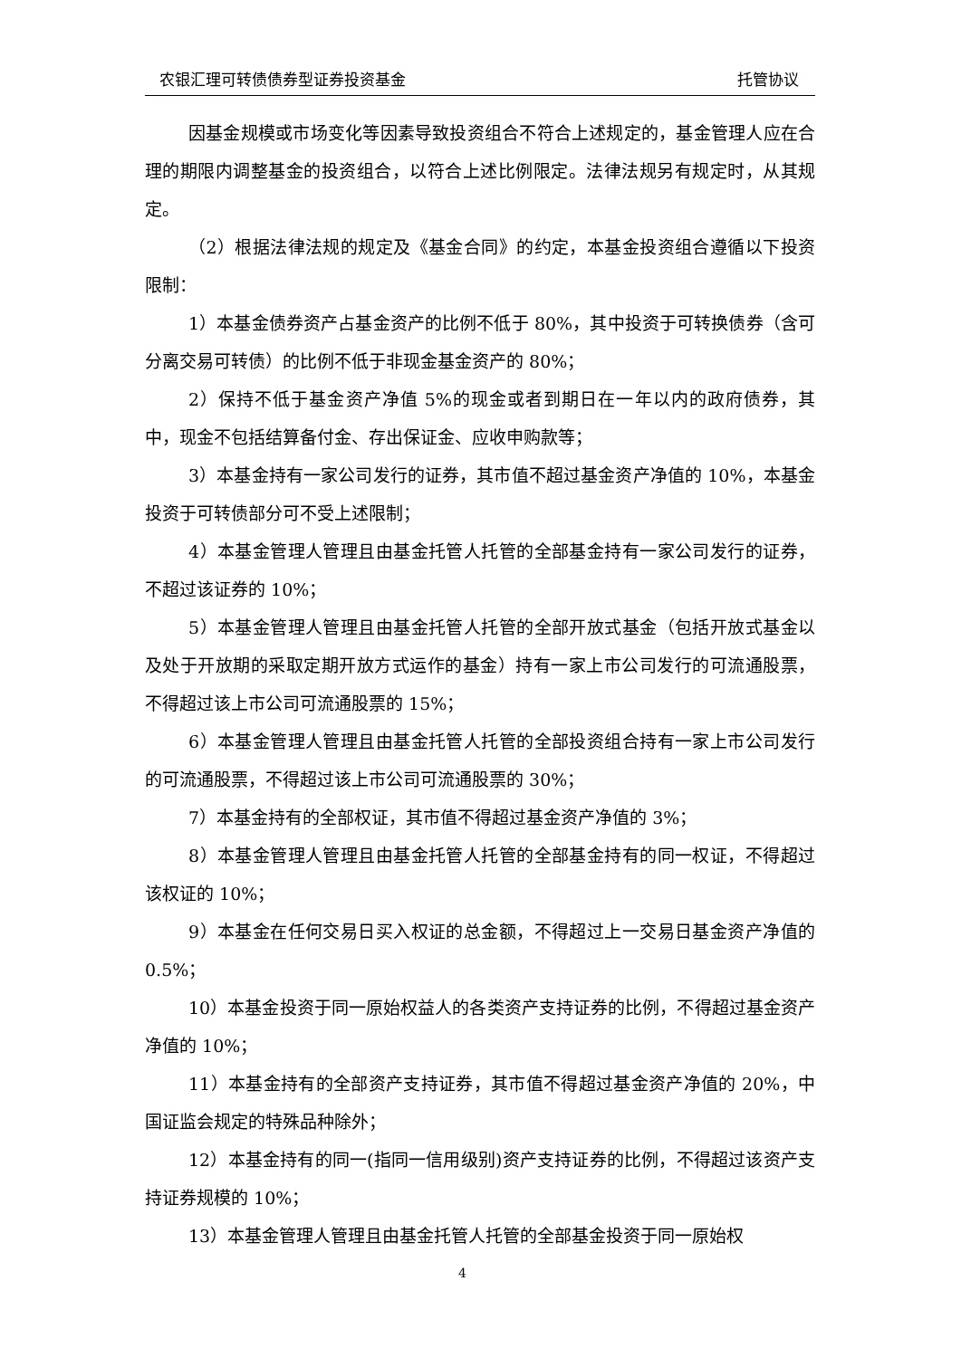农银汇理可转债债券型证券投资基金 托管协议
因基金规模或市场变化等因素导致投资组合不符合上述规定的，基金管理人应在合理的期限内调整基金的投资组合，以符合上述比例限定。法律法规另有规定时，从其规定。
（2）根据法律法规的规定及《基金合同》的约定，本基金投资组合遵循以下投资限制：
1）本基金债券资产占基金资产的比例不低于 80%，其中投资于可转换债券（含可分离交易可转债）的比例不低于非现金基金资产的 80%；
2）保持不低于基金资产净值 5%的现金或者到期日在一年以内的政府债券，其中，现金不包括结算备付金、存出保证金、应收申购款等；
3）本基金持有一家公司发行的证券，其市值不超过基金资产净值的 10%，本基金投资于可转债部分可不受上述限制；
4）本基金管理人管理且由基金托管人托管的全部基金持有一家公司发行的证券，不超过该证券的 10%；
5）本基金管理人管理且由基金托管人托管的全部开放式基金（包括开放式基金以及处于开放期的采取定期开放方式运作的基金）持有一家上市公司发行的可流通股票，不得超过该上市公司可流通股票的 15%；
6）本基金管理人管理且由基金托管人托管的全部投资组合持有一家上市公司发行的可流通股票，不得超过该上市公司可流通股票的 30%；
7）本基金持有的全部权证，其市值不得超过基金资产净值的 3%；
8）本基金管理人管理且由基金托管人托管的全部基金持有的同一权证，不得超过该权证的 10%；
9）本基金在任何交易日买入权证的总金额，不得超过上一交易日基金资产净值的 0.5%；
10）本基金投资于同一原始权益人的各类资产支持证券的比例，不得超过基金资产净值的 10%；
11）本基金持有的全部资产支持证券，其市值不得超过基金资产净值的 20%，中国证监会规定的特殊品种除外；
12）本基金持有的同一(指同一信用级别)资产支持证券的比例，不得超过该资产支持证券规模的 10%；
13）本基金管理人管理且由基金托管人托管的全部基金投资于同一原始权
4